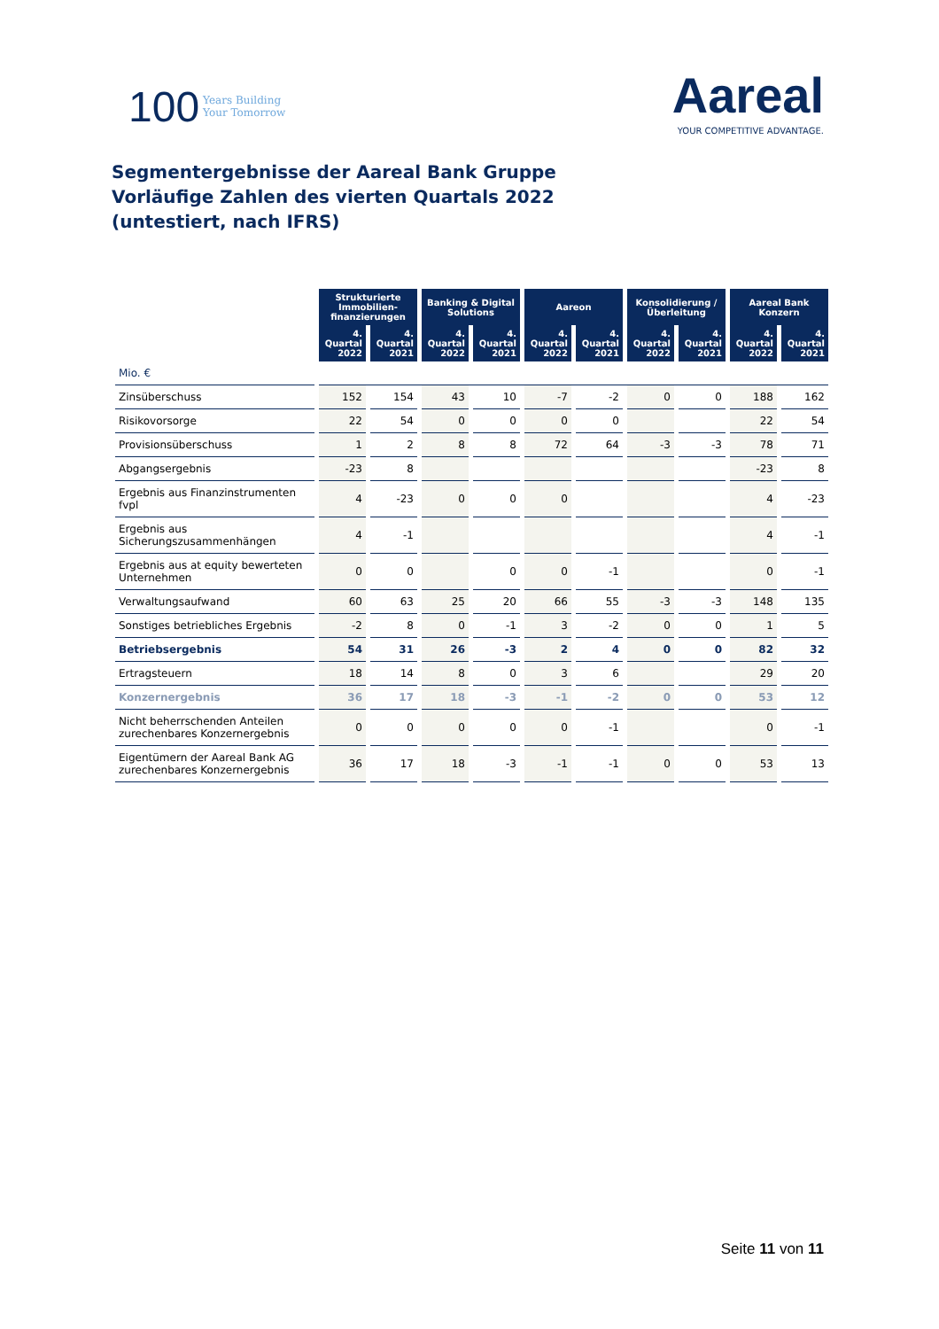100 Years Building
Your Tomorrow
Aareal
YOUR COMPETITIVE ADVANTAGE.
Segmentergebnisse der Aareal Bank Gruppe
Vorläufige Zahlen des vierten Quartals 2022
(untestiert, nach IFRS)
| | Strukturierte Immobilien-finanzierungen | | Banking & Digital Solutions | | Aareon | | Konsolidierung / Überleitung | | Aareal Bank Konzern | |
| | 4. Quartal 2022 | 4. Quartal 2021 | 4. Quartal 2022 | 4. Quartal 2021 | 4. Quartal 2022 | 4. Quartal 2021 | 4. Quartal 2022 | 4. Quartal 2021 | 4. Quartal 2022 | 4. Quartal 2021 |
| Mio. € | | | | | | | | | | |
| Zinsüberschuss | 152 | 154 | 43 | 10 | -7 | -2 | 0 | 0 | 188 | 162 |
| Risikovorsorge | 22 | 54 | 0 | 0 | 0 | 0 | | | 22 | 54 |
| Provisionsüberschuss | 1 | 2 | 8 | 8 | 72 | 64 | -3 | -3 | 78 | 71 |
| Abgangsergebnis | -23 | 8 | | | | | | | -23 | 8 |
| Ergebnis aus Finanzinstrumenten fvpl | 4 | -23 | 0 | 0 | 0 | | | | 4 | -23 |
| Ergebnis aus Sicherungszusammenhängen | 4 | -1 | | | | | | | 4 | -1 |
| Ergebnis aus at equity bewerteten Unternehmen | 0 | 0 | | 0 | 0 | -1 | | | 0 | -1 |
| Verwaltungsaufwand | 60 | 63 | 25 | 20 | 66 | 55 | -3 | -3 | 148 | 135 |
| Sonstiges betriebliches Ergebnis | -2 | 8 | 0 | -1 | 3 | -2 | 0 | 0 | 1 | 5 |
| Betriebsergebnis | 54 | 31 | 26 | -3 | 2 | 4 | 0 | 0 | 82 | 32 |
| Ertragsteuern | 18 | 14 | 8 | 0 | 3 | 6 | | | 29 | 20 |
| Konzernergebnis | 36 | 17 | 18 | -3 | -1 | -2 | 0 | 0 | 53 | 12 |
| Nicht beherrschenden Anteilen zurechenbares Konzernergebnis | 0 | 0 | 0 | 0 | 0 | -1 | | | 0 | -1 |
| Eigentümern der Aareal Bank AG zurechenbares Konzernergebnis | 36 | 17 | 18 | -3 | -1 | -1 | 0 | 0 | 53 | 13 |
Seite 11 von 11